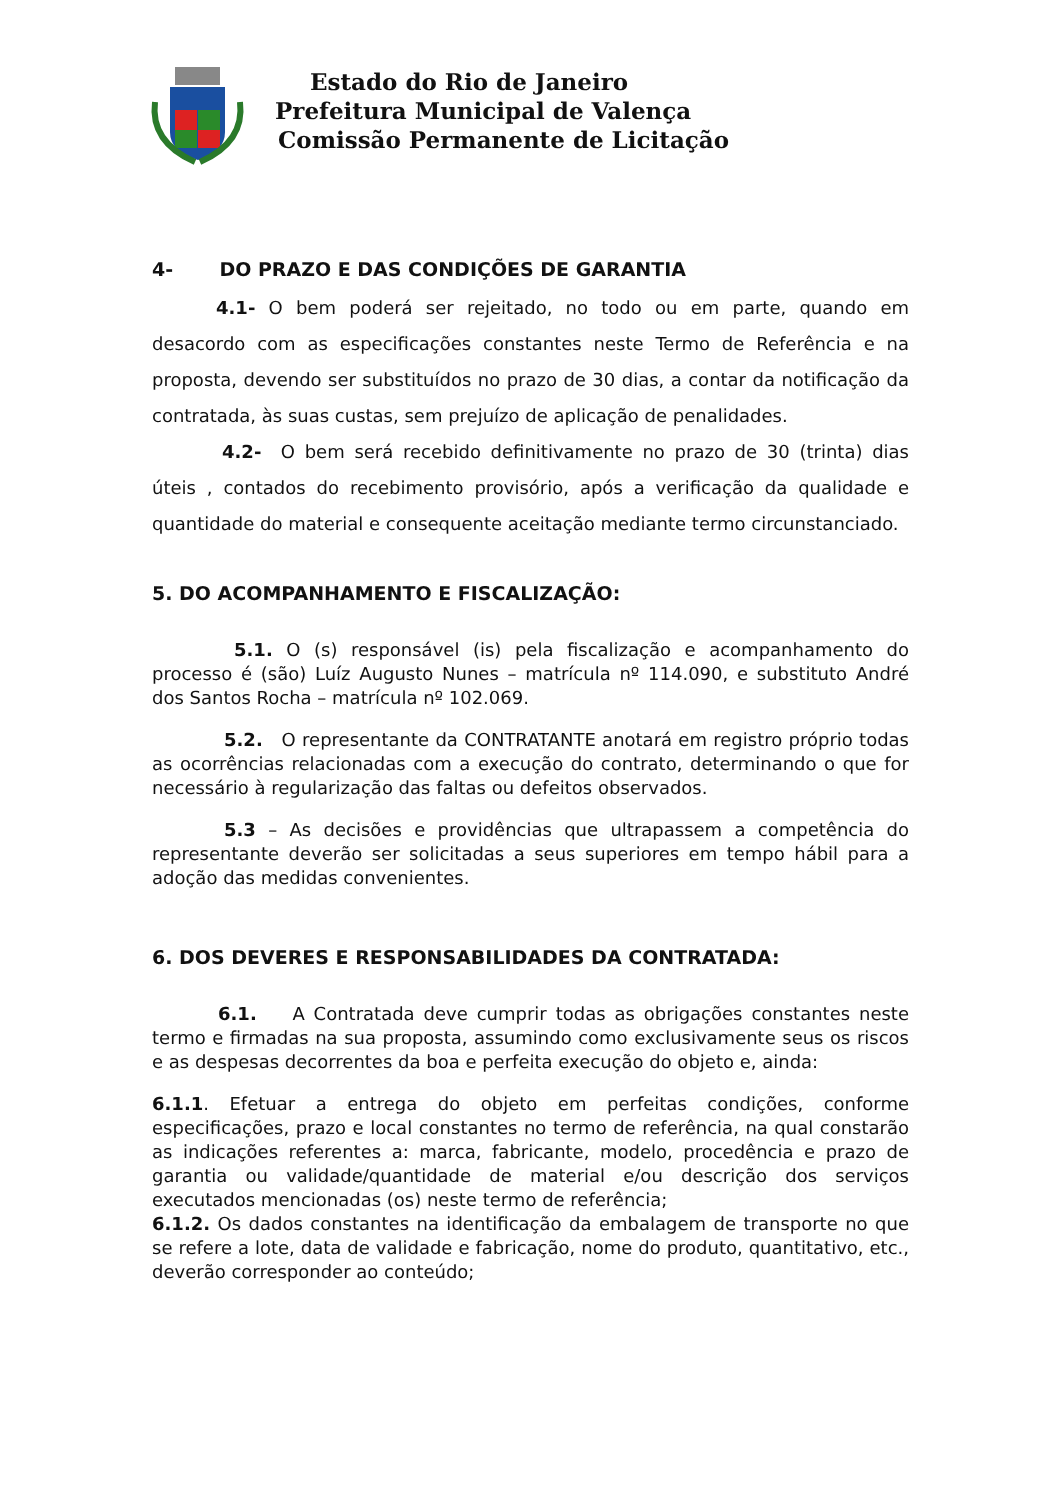Estado do Rio de Janeiro
Prefeitura Municipal de Valença
Comissão Permanente de Licitação
4- DO PRAZO E DAS CONDIÇÕES DE GARANTIA
4.1- O bem poderá ser rejeitado, no todo ou em parte, quando em desacordo com as especificações constantes neste Termo de Referência e na proposta, devendo ser substituídos no prazo de 30 dias, a contar da notificação da contratada, às suas custas, sem prejuízo de aplicação de penalidades.
4.2- O bem será recebido definitivamente no prazo de 30 (trinta) dias úteis , contados do recebimento provisório, após a verificação da qualidade e quantidade do material e consequente aceitação mediante termo circunstanciado.
5. DO ACOMPANHAMENTO E FISCALIZAÇÃO:
5.1. O (s) responsável (is) pela fiscalização e acompanhamento do processo é (são) Luíz Augusto Nunes – matrícula nº 114.090, e substituto André dos Santos Rocha – matrícula nº 102.069.
5.2. O representante da CONTRATANTE anotará em registro próprio todas as ocorrências relacionadas com a execução do contrato, determinando o que for necessário à regularização das faltas ou defeitos observados.
5.3 – As decisões e providências que ultrapassem a competência do representante deverão ser solicitadas a seus superiores em tempo hábil para a adoção das medidas convenientes.
6. DOS DEVERES E RESPONSABILIDADES DA CONTRATADA:
6.1. A Contratada deve cumprir todas as obrigações constantes neste termo e firmadas na sua proposta, assumindo como exclusivamente seus os riscos e as despesas decorrentes da boa e perfeita execução do objeto e, ainda:
6.1.1. Efetuar a entrega do objeto em perfeitas condições, conforme especificações, prazo e local constantes no termo de referência, na qual constarão as indicações referentes a: marca, fabricante, modelo, procedência e prazo de garantia ou validade/quantidade de material e/ou descrição dos serviços executados mencionadas (os) neste termo de referência;
6.1.2. Os dados constantes na identificação da embalagem de transporte no que se refere a lote, data de validade e fabricação, nome do produto, quantitativo, etc., deverão corresponder ao conteúdo;